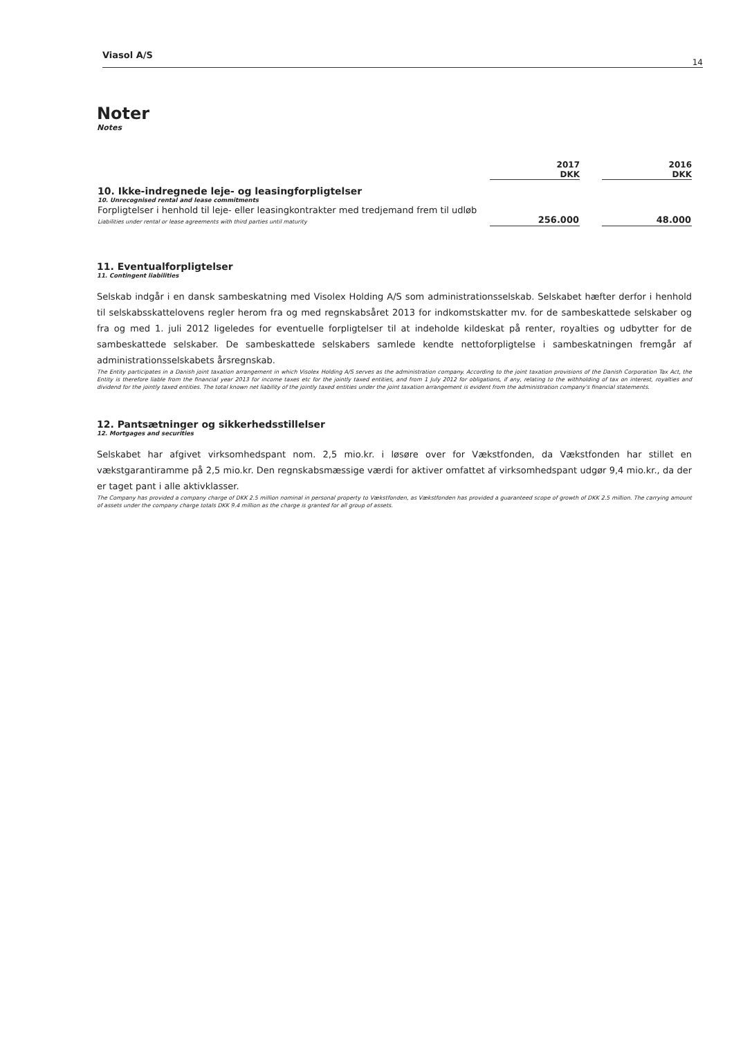Viasol A/S
14
Noter
Notes
| | 2017 DKK | | 2016 DKK |
| 10. Ikke-indregnede leje- og leasingforpligtelser 10. Unrecognised rental and lease commitments | | | |
| Forpligtelser i henhold til leje- eller leasingkontrakter med tredjemand frem til udløb Liabilities under rental or lease agreements with third parties until maturity | 256.000 | | 48.000 |
11. Eventualforpligtelser
11. Contingent liabilities
Selskab indgår i en dansk sambeskatning med Visolex Holding A/S som administrationsselskab. Selskabet hæfter derfor i henhold til selskabsskattelovens regler herom fra og med regnskabsåret 2013 for indkomstskatter mv. for de sambeskattede selskaber og fra og med 1. juli 2012 ligeledes for eventuelle forpligtelser til at indeholde kildeskat på renter, royalties og udbytter for de sambeskattede selskaber. De sambeskattede selskabers samlede kendte nettoforpligtelse i sambeskatningen fremgår af administrationsselskabets årsregnskab.
The Entity participates in a Danish joint taxation arrangement in which Visolex Holding A/S serves as the administration company. According to the joint taxation provisions of the Danish Corporation Tax Act, the Entity is therefore liable from the financial year 2013 for income taxes etc for the jointly taxed entities, and from 1 July 2012 for obligations, if any, relating to the withholding of tax on interest, royalties and dividend for the jointly taxed entities. The total known net liability of the jointly taxed entities under the joint taxation arrangement is evident from the administration company's financial statements.
12. Pantsætninger og sikkerhedsstillelser
12. Mortgages and securities
Selskabet har afgivet virksomhedspant nom. 2,5 mio.kr. i løsøre over for Vækstfonden, da Vækstfonden har stillet en vækstgarantiramme på 2,5 mio.kr. Den regnskabsmæssige værdi for aktiver omfattet af virksomhedspant udgør 9,4 mio.kr., da der er taget pant i alle aktivklasser.
The Company has provided a company charge of DKK 2.5 million nominal in personal property to Vækstfonden, as Vækstfonden has provided a guaranteed scope of growth of DKK 2.5 million. The carrying amount of assets under the company charge totals DKK 9.4 million as the charge is granted for all group of assets.